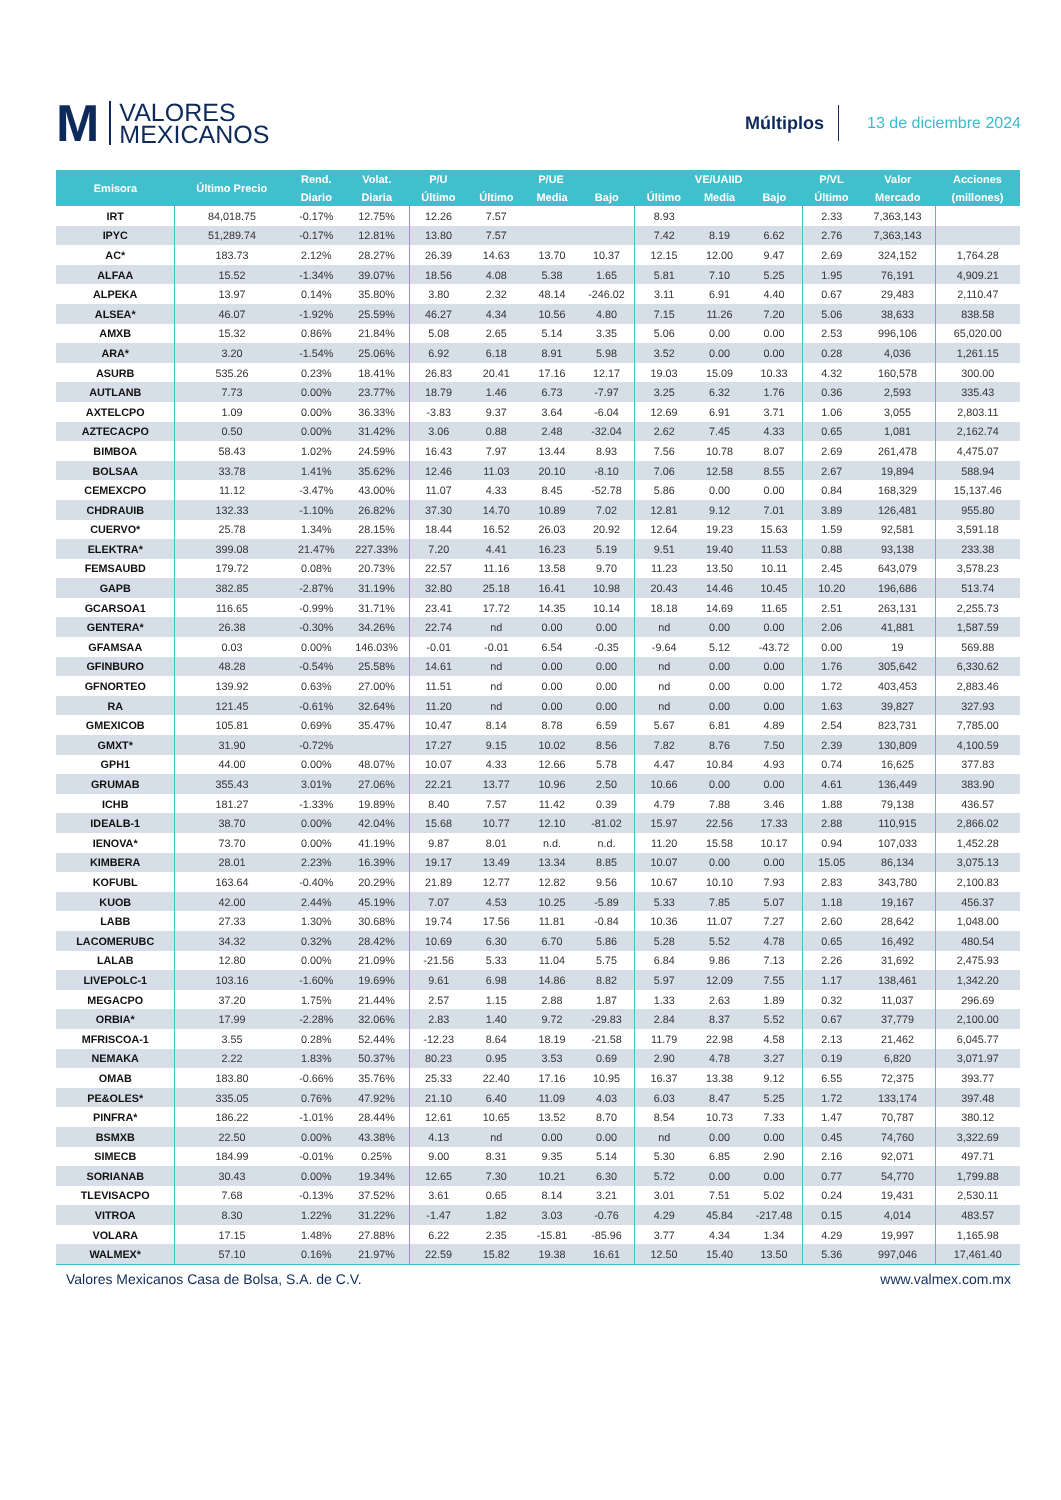M VALORES
MEXICANOS
Múltiplos
13 de diciembre 2024
| Emisora | Último Precio | Rend. | Volat. | P/U | P/UE | | | VE/UAIID | | | P/VL | Valor | Acciones |
| --- | --- | --- | --- | --- | --- | --- | --- | --- | --- | --- | --- | --- | --- |
| | | Diario | Diaria | Último | Último | Media | Bajo | Último | Media | Bajo | Último | Mercado | (millones) |
| IRT | 84,018.75 | -0.17% | 12.75% | 12.26 | 7.57 | | | 8.93 | | | 2.33 | 7,363,143 | |
| IPYC | 51,289.74 | -0.17% | 12.81% | 13.80 | 7.57 | | | 7.42 | 8.19 | 6.62 | 2.76 | 7,363,143 | |
| AC* | 183.73 | 2.12% | 28.27% | 26.39 | 14.63 | 13.70 | 10.37 | 12.15 | 12.00 | 9.47 | 2.69 | 324,152 | 1,764.28 |
| ALFAA | 15.52 | -1.34% | 39.07% | 18.56 | 4.08 | 5.38 | 1.65 | 5.81 | 7.10 | 5.25 | 1.95 | 76,191 | 4,909.21 |
| ALPEKA | 13.97 | 0.14% | 35.80% | 3.80 | 2.32 | 48.14 | -246.02 | 3.11 | 6.91 | 4.40 | 0.67 | 29,483 | 2,110.47 |
| ALSEA* | 46.07 | -1.92% | 25.59% | 46.27 | 4.34 | 10.56 | 4.80 | 7.15 | 11.26 | 7.20 | 5.06 | 38,633 | 838.58 |
| AMXB | 15.32 | 0.86% | 21.84% | 5.08 | 2.65 | 5.14 | 3.35 | 5.06 | 0.00 | 0.00 | 2.53 | 996,106 | 65,020.00 |
| ARA* | 3.20 | -1.54% | 25.06% | 6.92 | 6.18 | 8.91 | 5.98 | 3.52 | 0.00 | 0.00 | 0.28 | 4,036 | 1,261.15 |
| ASURB | 535.26 | 0.23% | 18.41% | 26.83 | 20.41 | 17.16 | 12.17 | 19.03 | 15.09 | 10.33 | 4.32 | 160,578 | 300.00 |
| AUTLANB | 7.73 | 0.00% | 23.77% | 18.79 | 1.46 | 6.73 | -7.97 | 3.25 | 6.32 | 1.76 | 0.36 | 2,593 | 335.43 |
| AXTELCPO | 1.09 | 0.00% | 36.33% | -3.83 | 9.37 | 3.64 | -6.04 | 12.69 | 6.91 | 3.71 | 1.06 | 3,055 | 2,803.11 |
| AZTECACPO | 0.50 | 0.00% | 31.42% | 3.06 | 0.88 | 2.48 | -32.04 | 2.62 | 7.45 | 4.33 | 0.65 | 1,081 | 2,162.74 |
| BIMBOA | 58.43 | 1.02% | 24.59% | 16.43 | 7.97 | 13.44 | 8.93 | 7.56 | 10.78 | 8.07 | 2.69 | 261,478 | 4,475.07 |
| BOLSAA | 33.78 | 1.41% | 35.62% | 12.46 | 11.03 | 20.10 | -8.10 | 7.06 | 12.58 | 8.55 | 2.67 | 19,894 | 588.94 |
| CEMEXCPO | 11.12 | -3.47% | 43.00% | 11.07 | 4.33 | 8.45 | -52.78 | 5.86 | 0.00 | 0.00 | 0.84 | 168,329 | 15,137.46 |
| CHDRAUIB | 132.33 | -1.10% | 26.82% | 37.30 | 14.70 | 10.89 | 7.02 | 12.81 | 9.12 | 7.01 | 3.89 | 126,481 | 955.80 |
| CUERVO* | 25.78 | 1.34% | 28.15% | 18.44 | 16.52 | 26.03 | 20.92 | 12.64 | 19.23 | 15.63 | 1.59 | 92,581 | 3,591.18 |
| ELEKTRA* | 399.08 | 21.47% | 227.33% | 7.20 | 4.41 | 16.23 | 5.19 | 9.51 | 19.40 | 11.53 | 0.88 | 93,138 | 233.38 |
| FEMSAUBD | 179.72 | 0.08% | 20.73% | 22.57 | 11.16 | 13.58 | 9.70 | 11.23 | 13.50 | 10.11 | 2.45 | 643,079 | 3,578.23 |
| GAPB | 382.85 | -2.87% | 31.19% | 32.80 | 25.18 | 16.41 | 10.98 | 20.43 | 14.46 | 10.45 | 10.20 | 196,686 | 513.74 |
| GCARSOA1 | 116.65 | -0.99% | 31.71% | 23.41 | 17.72 | 14.35 | 10.14 | 18.18 | 14.69 | 11.65 | 2.51 | 263,131 | 2,255.73 |
| GENTERA* | 26.38 | -0.30% | 34.26% | 22.74 | nd | 0.00 | 0.00 | nd | 0.00 | 0.00 | 2.06 | 41,881 | 1,587.59 |
| GFAMSAA | 0.03 | 0.00% | 146.03% | -0.01 | -0.01 | 6.54 | -0.35 | -9.64 | 5.12 | -43.72 | 0.00 | 19 | 569.88 |
| GFINBURO | 48.28 | -0.54% | 25.58% | 14.61 | nd | 0.00 | 0.00 | nd | 0.00 | 0.00 | 1.76 | 305,642 | 6,330.62 |
| GFNORTEO | 139.92 | 0.63% | 27.00% | 11.51 | nd | 0.00 | 0.00 | nd | 0.00 | 0.00 | 1.72 | 403,453 | 2,883.46 |
| RA | 121.45 | -0.61% | 32.64% | 11.20 | nd | 0.00 | 0.00 | nd | 0.00 | 0.00 | 1.63 | 39,827 | 327.93 |
| GMEXICOB | 105.81 | 0.69% | 35.47% | 10.47 | 8.14 | 8.78 | 6.59 | 5.67 | 6.81 | 4.89 | 2.54 | 823,731 | 7,785.00 |
| GMXT* | 31.90 | -0.72% | | 17.27 | 9.15 | 10.02 | 8.56 | 7.82 | 8.76 | 7.50 | 2.39 | 130,809 | 4,100.59 |
| GPH1 | 44.00 | 0.00% | 48.07% | 10.07 | 4.33 | 12.66 | 5.78 | 4.47 | 10.84 | 4.93 | 0.74 | 16,625 | 377.83 |
| GRUMAB | 355.43 | 3.01% | 27.06% | 22.21 | 13.77 | 10.96 | 2.50 | 10.66 | 0.00 | 0.00 | 4.61 | 136,449 | 383.90 |
| ICHB | 181.27 | -1.33% | 19.89% | 8.40 | 7.57 | 11.42 | 0.39 | 4.79 | 7.88 | 3.46 | 1.88 | 79,138 | 436.57 |
| IDEALB-1 | 38.70 | 0.00% | 42.04% | 15.68 | 10.77 | 12.10 | -81.02 | 15.97 | 22.56 | 17.33 | 2.88 | 110,915 | 2,866.02 |
| IENOVA* | 73.70 | 0.00% | 41.19% | 9.87 | 8.01 | n.d. | n.d. | 11.20 | 15.58 | 10.17 | 0.94 | 107,033 | 1,452.28 |
| KIMBERA | 28.01 | 2.23% | 16.39% | 19.17 | 13.49 | 13.34 | 8.85 | 10.07 | 0.00 | 0.00 | 15.05 | 86,134 | 3,075.13 |
| KOFUBL | 163.64 | -0.40% | 20.29% | 21.89 | 12.77 | 12.82 | 9.56 | 10.67 | 10.10 | 7.93 | 2.83 | 343,780 | 2,100.83 |
| KUOB | 42.00 | 2.44% | 45.19% | 7.07 | 4.53 | 10.25 | -5.89 | 5.33 | 7.85 | 5.07 | 1.18 | 19,167 | 456.37 |
| LABB | 27.33 | 1.30% | 30.68% | 19.74 | 17.56 | 11.81 | -0.84 | 10.36 | 11.07 | 7.27 | 2.60 | 28,642 | 1,048.00 |
| LACOMERUBC | 34.32 | 0.32% | 28.42% | 10.69 | 6.30 | 6.70 | 5.86 | 5.28 | 5.52 | 4.78 | 0.65 | 16,492 | 480.54 |
| LALAB | 12.80 | 0.00% | 21.09% | -21.56 | 5.33 | 11.04 | 5.75 | 6.84 | 9.86 | 7.13 | 2.26 | 31,692 | 2,475.93 |
| LIVEPOLC-1 | 103.16 | -1.60% | 19.69% | 9.61 | 6.98 | 14.86 | 8.82 | 5.97 | 12.09 | 7.55 | 1.17 | 138,461 | 1,342.20 |
| MEGACPO | 37.20 | 1.75% | 21.44% | 2.57 | 1.15 | 2.88 | 1.87 | 1.33 | 2.63 | 1.89 | 0.32 | 11,037 | 296.69 |
| ORBIA* | 17.99 | -2.28% | 32.06% | 2.83 | 1.40 | 9.72 | -29.83 | 2.84 | 8.37 | 5.52 | 0.67 | 37,779 | 2,100.00 |
| MFRISCOA-1 | 3.55 | 0.28% | 52.44% | -12.23 | 8.64 | 18.19 | -21.58 | 11.79 | 22.98 | 4.58 | 2.13 | 21,462 | 6,045.77 |
| NEMAKA | 2.22 | 1.83% | 50.37% | 80.23 | 0.95 | 3.53 | 0.69 | 2.90 | 4.78 | 3.27 | 0.19 | 6,820 | 3,071.97 |
| OMAB | 183.80 | -0.66% | 35.76% | 25.33 | 22.40 | 17.16 | 10.95 | 16.37 | 13.38 | 9.12 | 6.55 | 72,375 | 393.77 |
| PE&OLES* | 335.05 | 0.76% | 47.92% | 21.10 | 6.40 | 11.09 | 4.03 | 6.03 | 8.47 | 5.25 | 1.72 | 133,174 | 397.48 |
| PINFRA* | 186.22 | -1.01% | 28.44% | 12.61 | 10.65 | 13.52 | 8.70 | 8.54 | 10.73 | 7.33 | 1.47 | 70,787 | 380.12 |
| BSMXB | 22.50 | 0.00% | 43.38% | 4.13 | nd | 0.00 | 0.00 | nd | 0.00 | 0.00 | 0.45 | 74,760 | 3,322.69 |
| SIMECB | 184.99 | -0.01% | 0.25% | 9.00 | 8.31 | 9.35 | 5.14 | 5.30 | 6.85 | 2.90 | 2.16 | 92,071 | 497.71 |
| SORIANAB | 30.43 | 0.00% | 19.34% | 12.65 | 7.30 | 10.21 | 6.30 | 5.72 | 0.00 | 0.00 | 0.77 | 54,770 | 1,799.88 |
| TLEVISACPO | 7.68 | -0.13% | 37.52% | 3.61 | 0.65 | 8.14 | 3.21 | 3.01 | 7.51 | 5.02 | 0.24 | 19,431 | 2,530.11 |
| VITROA | 8.30 | 1.22% | 31.22% | -1.47 | 1.82 | 3.03 | -0.76 | 4.29 | 45.84 | -217.48 | 0.15 | 4,014 | 483.57 |
| VOLARA | 17.15 | 1.48% | 27.88% | 6.22 | 2.35 | -15.81 | -85.96 | 3.77 | 4.34 | 1.34 | 4.29 | 19,997 | 1,165.98 |
| WALMEX* | 57.10 | 0.16% | 21.97% | 22.59 | 15.82 | 19.38 | 16.61 | 12.50 | 15.40 | 13.50 | 5.36 | 997,046 | 17,461.40 |
Valores Mexicanos Casa de Bolsa, S.A. de C.V. www.valmex.com.mx